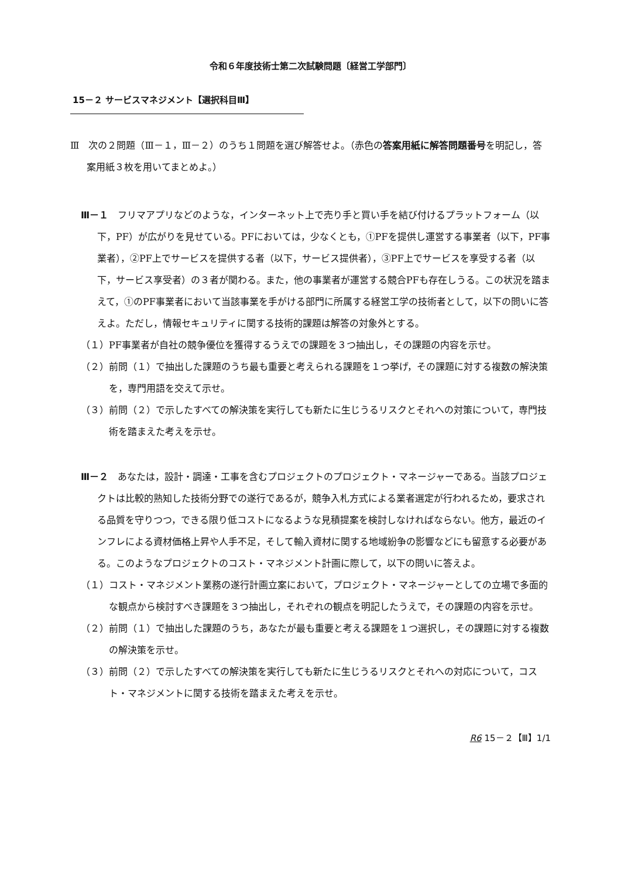令和６年度技術士第二次試験問題〔経営工学部門〕
15－２ サービスマネジメント【選択科目Ⅲ】
Ⅲ　次の２問題（Ⅲ－１，Ⅲ－２）のうち１問題を選び解答せよ。（赤色の答案用紙に解答問題番号を明記し，答案用紙３枚を用いてまとめよ。）
Ⅲ－１　フリマアプリなどのような，インターネット上で売り手と買い手を結び付けるプラットフォーム（以下，PF）が広がりを見せている。PFにおいては，少なくとも，①PFを提供し運営する事業者（以下，PF事業者），②PF上でサービスを提供する者（以下，サービス提供者），③PF上でサービスを享受する者（以下，サービス享受者）の３者が関わる。また，他の事業者が運営する競合PFも存在しうる。この状況を踏まえて，①のPF事業者において当該事業を手がける部門に所属する経営工学の技術者として，以下の問いに答えよ。ただし，情報セキュリティに関する技術的課題は解答の対象外とする。
（１）PF事業者が自社の競争優位を獲得するうえでの課題を３つ抽出し，その課題の内容を示せ。
（２）前問（１）で抽出した課題のうち最も重要と考えられる課題を１つ挙げ，その課題に対する複数の解決策を，専門用語を交えて示せ。
（３）前問（２）で示したすべての解決策を実行しても新たに生じうるリスクとそれへの対策について，専門技術を踏まえた考えを示せ。
Ⅲ－２　あなたは，設計・調達・工事を含むプロジェクトのプロジェクト・マネージャーである。当該プロジェクトは比較的熟知した技術分野での遂行であるが，競争入札方式による業者選定が行われるため，要求される品質を守りつつ，できる限り低コストになるような見積提案を検討しなければならない。他方，最近のインフレによる資材価格上昇や人手不足，そして輸入資材に関する地域紛争の影響などにも留意する必要がある。このようなプロジェクトのコスト・マネジメント計画に際して，以下の問いに答えよ。
（１）コスト・マネジメント業務の遂行計画立案において，プロジェクト・マネージャーとしての立場で多面的な観点から検討すべき課題を３つ抽出し，それぞれの観点を明記したうえで，その課題の内容を示せ。
（２）前問（１）で抽出した課題のうち，あなたが最も重要と考える課題を１つ選択し，その課題に対する複数の解決策を示せ。
（３）前問（２）で示したすべての解決策を実行しても新たに生じうるリスクとそれへの対応について，コスト・マネジメントに関する技術を踏まえた考えを示せ。
R6 15－２【Ⅲ】1/1